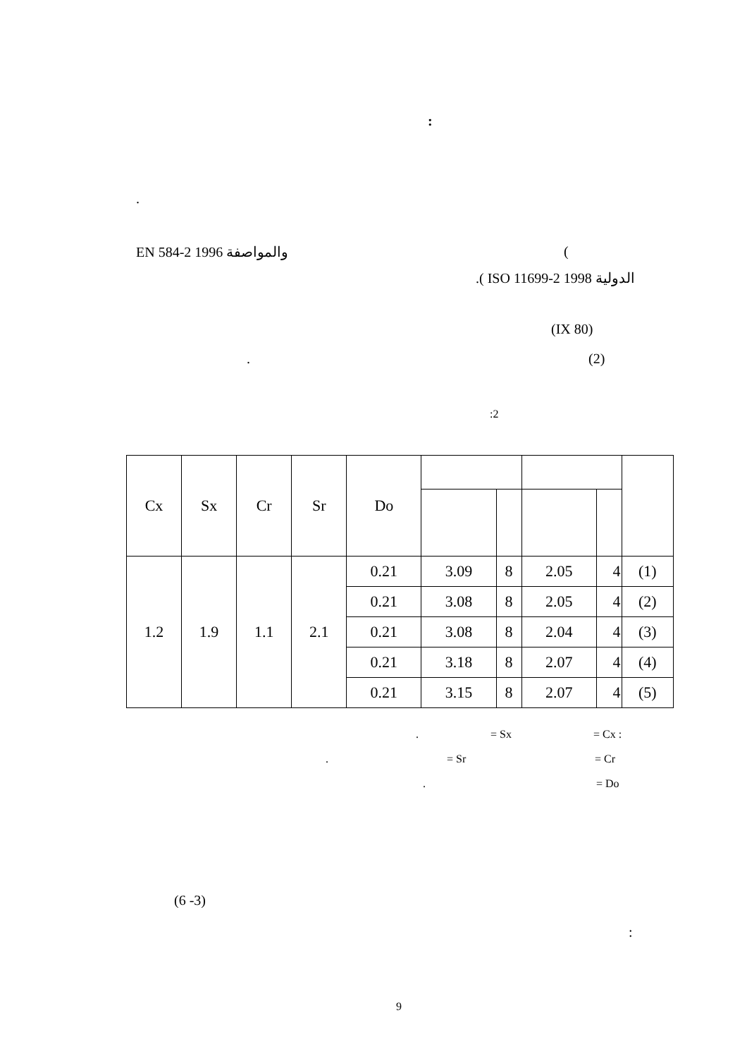:
.
(
والمواصفة EN 584-2 1996
الدولية ISO 11699-2 1998 ).
(IX 80)
(2)
.
:2
| Cx | Sx | Cr | Sr | Do | | | | | |
| --- | --- | --- | --- | --- | --- | --- | --- | --- | --- |
| 1.2 | 1.9 | 1.1 | 2.1 | 0.21 | 3.09 | 8 | 2.05 | 4 | (1) |
| | | | | 0.21 | 3.08 | 8 | 2.05 | 4 | (2) |
| | | | | 0.21 | 3.08 | 8 | 2.04 | 4 | (3) |
| | | | | 0.21 | 3.18 | 8 | 2.07 | 4 | (4) |
| | | | | 0.21 | 3.15 | 8 | 2.07 | 4 | (5) |
. = Sx = Cx :
. = Sr = Cr
. = Do
(6 -3)
:
9